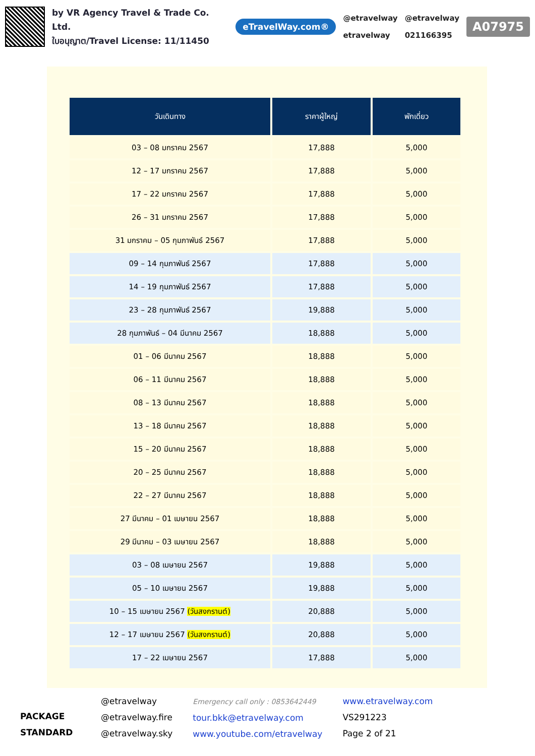by VR Agency Travel & Trade Co. Ltd.
ใบอนุญาต/Travel License: 11/11450
eTravelWay.com®
@etravelway
etravelway
@etravelway
021166395
A07975
| วันเดินทาง | ราคาผู้ใหญ่ | พักเดี่ยว |
| --- | --- | --- |
| 03 – 08 มกราคม 2567 | 17,888 | 5,000 |
| 12 – 17 มกราคม 2567 | 17,888 | 5,000 |
| 17 – 22 มกราคม 2567 | 17,888 | 5,000 |
| 26 – 31 มกราคม 2567 | 17,888 | 5,000 |
| 31 มกราคม – 05 กุมภาพันธ์ 2567 | 17,888 | 5,000 |
| 09 – 14 กุมภาพันธ์ 2567 | 17,888 | 5,000 |
| 14 – 19 กุมภาพันธ์ 2567 | 17,888 | 5,000 |
| 23 – 28 กุมภาพันธ์ 2567 | 19,888 | 5,000 |
| 28 กุมภาพันธ์ – 04 มีนาคม 2567 | 18,888 | 5,000 |
| 01 – 06 มีนาคม 2567 | 18,888 | 5,000 |
| 06 – 11 มีนาคม 2567 | 18,888 | 5,000 |
| 08 – 13 มีนาคม 2567 | 18,888 | 5,000 |
| 13 – 18 มีนาคม 2567 | 18,888 | 5,000 |
| 15 – 20 มีนาคม 2567 | 18,888 | 5,000 |
| 20 – 25 มีนาคม 2567 | 18,888 | 5,000 |
| 22 – 27 มีนาคม 2567 | 18,888 | 5,000 |
| 27 มีนาคม – 01 เมษายน 2567 | 18,888 | 5,000 |
| 29 มีนาคม – 03 เมษายน 2567 | 18,888 | 5,000 |
| 03 – 08 เมษายน 2567 | 19,888 | 5,000 |
| 05 – 10 เมษายน 2567 | 19,888 | 5,000 |
| 10 – 15 เมษายน 2567 (วันสงกรานต์) | 20,888 | 5,000 |
| 12 – 17 เมษายน 2567 (วันสงกรานต์) | 20,888 | 5,000 |
| 17 – 22 เมษายน 2567 | 17,888 | 5,000 |
PACKAGE STANDARD
@etravelway
@etravelway.fire
@etravelway.sky
Emergency call only : 0853642449
tour.bkk@etravelway.com
www.youtube.com/etravelway
www.etravelway.com
VS291223
Page 2 of 21